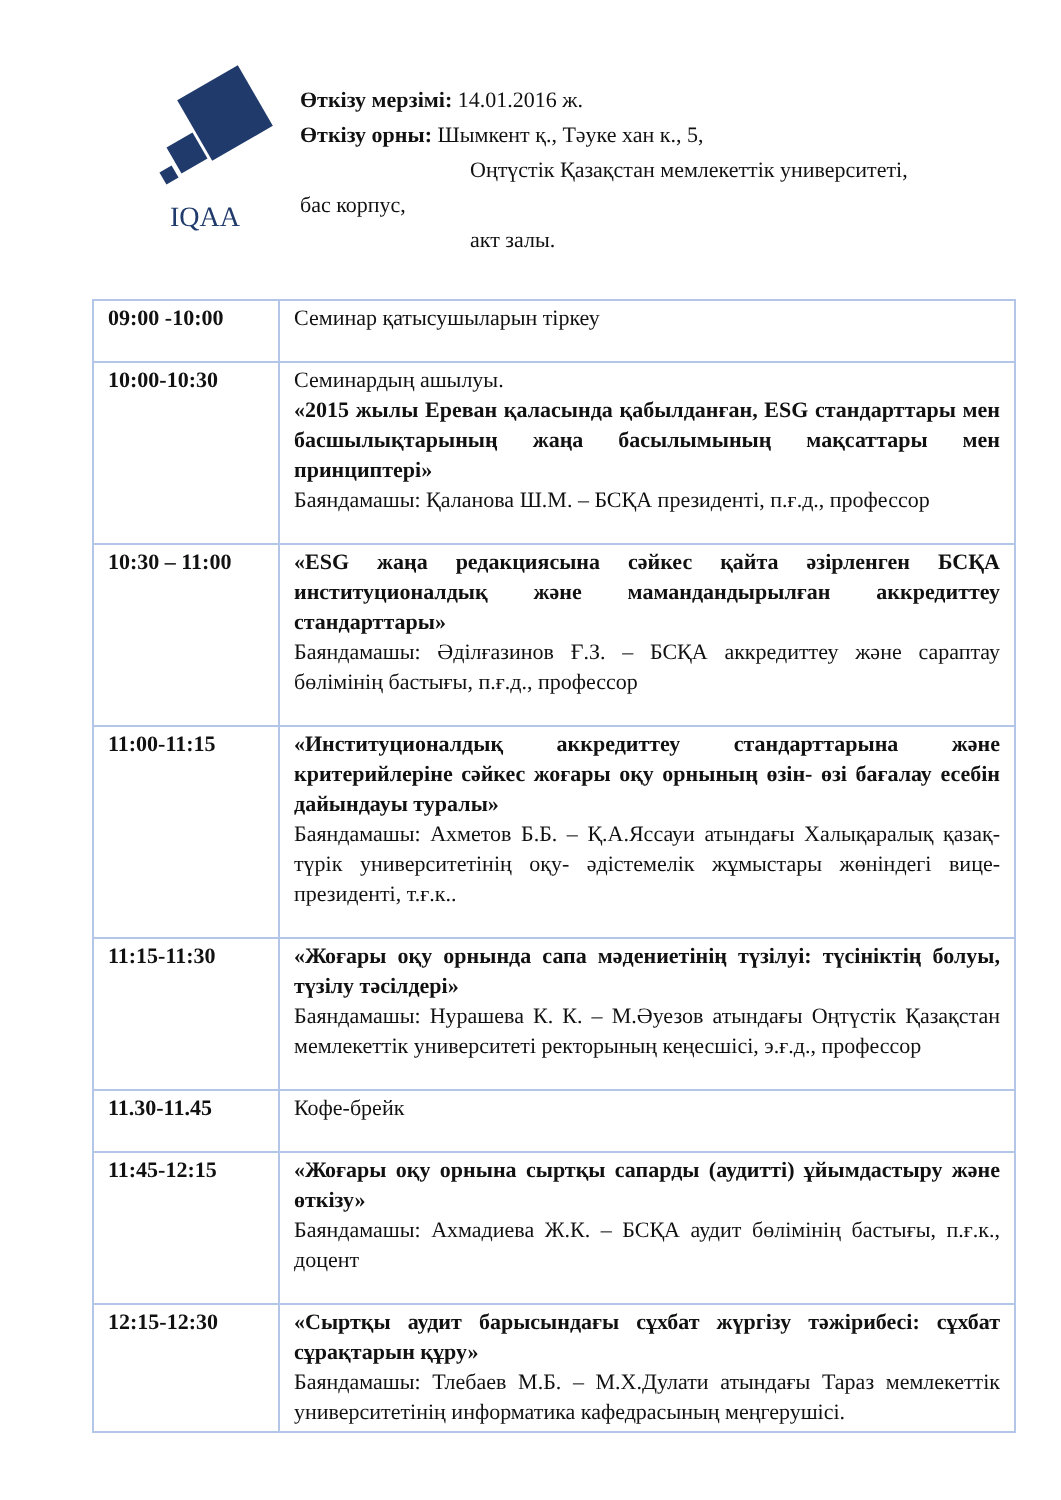IQAA
Өткізу мерзімі: 14.01.2016 ж.
Өткізу орны: Шымкент қ., Тәуке хан к., 5,
Оңтүстік Қазақстан мемлекеттік университеті,
бас корпус,
акт залы.
| 09:00 -10:00 | Семинар қатысушыларын тіркеу |
| 10:00-10:30 | Семинардың ашылуы. «2015 жылы Ереван қаласында қабылданған, ESG стандарттары мен басшылықтарының жаңа басылымының мақсаттары мен принциптері» Баяндамашы: Қаланова Ш.М. – БСҚА президенті, п.ғ.д., профессор |
| 10:30 – 11:00 | «ESG жаңа редакциясына сәйкес қайта әзірленген БСҚА институционалдық және мамандандырылған аккредиттеу стандарттары» Баяндамашы: Әділғазинов Ғ.З. – БСҚА аккредиттеу және сараптау бөлімінің бастығы, п.ғ.д., профессор |
| 11:00-11:15 | «Институционалдық аккредиттеу стандарттарына және критерийлеріне сәйкес жоғары оқу орнының өзін- өзі бағалау есебін дайындауы туралы» Баяндамашы: Ахметов Б.Б. – Қ.А.Яссауи атындағы Халықаралық қазақ- түрік университетінің оқу- әдістемелік жұмыстары жөніндегі вице- президенті, т.ғ.к.. |
| 11:15-11:30 | «Жоғары оқу орнында сапа мәдениетінің түзілуі: түсініктің болуы, түзілу тәсілдері» Баяндамашы: Нурашева К. К. – М.Әуезов атындағы Оңтүстік Қазақстан мемлекеттік университеті ректорының кеңесшісі, э.ғ.д., профессор |
| 11.30-11.45 | Кофе-брейк |
| 11:45-12:15 | «Жоғары оқу орнына сыртқы сапарды (аудитті) ұйымдастыру және өткізу» Баяндамашы: Ахмадиева Ж.К. – БСҚА аудит бөлімінің бастығы, п.ғ.к., доцент |
| 12:15-12:30 | «Сыртқы аудит барысындағы сұхбат жүргізу тәжірибесі: сұхбат сұрақтарын құру» Баяндамашы: Тлебаев М.Б. – М.Х.Дулати атындағы Тараз мемлекеттік университетінің информатика кафедрасының меңгерушісі. |